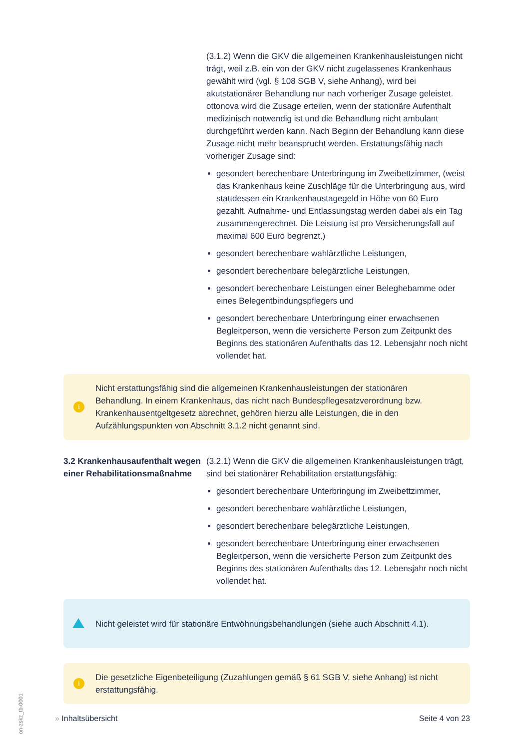(3.1.2) Wenn die GKV die allgemeinen Krankenhausleistungen nicht trägt, weil z.B. ein von der GKV nicht zugelassenes Krankenhaus gewählt wird (vgl. § 108 SGB V, siehe Anhang), wird bei akutstationärer Behandlung nur nach vorheriger Zusage geleistet. ottonova wird die Zusage erteilen, wenn der stationäre Aufenthalt medizinisch notwendig ist und die Behandlung nicht ambulant durchgeführt werden kann. Nach Beginn der Behandlung kann diese Zusage nicht mehr beansprucht werden. Erstattungsfähig nach vorheriger Zusage sind:
gesondert berechenbare Unterbringung im Zweibettzimmer, (weist das Krankenhaus keine Zuschläge für die Unterbringung aus, wird stattdessen ein Krankenhaustagegeld in Höhe von 60 Euro gezahlt. Aufnahme- und Entlassungstag werden dabei als ein Tag zusammengerechnet. Die Leistung ist pro Versicherungsfall auf maximal 600 Euro begrenzt.)
gesondert berechenbare wahlärztliche Leistungen,
gesondert berechenbare belegärztliche Leistungen,
gesondert berechenbare Leistungen einer Beleghebamme oder eines Belegentbindungspflegers und
gesondert berechenbare Unterbringung einer erwachsenen Begleitperson, wenn die versicherte Person zum Zeitpunkt des Beginns des stationären Aufenthalts das 12. Lebensjahr noch nicht vollendet hat.
i
Nicht erstattungsfähig sind die allgemeinen Krankenhausleistungen der stationären Behandlung. In einem Krankenhaus, das nicht nach Bundespflegesatzverordnung bzw. Krankenhausentgeltgesetz abrechnet, gehören hierzu alle Leistungen, die in den Aufzählungspunkten von Abschnitt 3.1.2 nicht genannt sind.
3.2 Krankenhausaufenthalt wegen einer Rehabilitationsmaßnahme
(3.2.1) Wenn die GKV die allgemeinen Krankenhausleistungen trägt, sind bei stationärer Rehabilitation erstattungsfähig:
gesondert berechenbare Unterbringung im Zweibettzimmer,
gesondert berechenbare wahlärztliche Leistungen,
gesondert berechenbare belegärztliche Leistungen,
gesondert berechenbare Unterbringung einer erwachsenen Begleitperson, wenn die versicherte Person zum Zeitpunkt des Beginns des stationären Aufenthalts das 12. Lebensjahr noch nicht vollendet hat.
Nicht geleistet wird für stationäre Entwöhnungsbehandlungen (siehe auch Abschnitt 4.1).
i
Die gesetzliche Eigenbeteiligung (Zuzahlungen gemäß § 61 SGB V, siehe Anhang) ist nicht erstattungsfähig.
» Inhaltsübersicht Seite 4 von 23
on-zskz_tb-0001